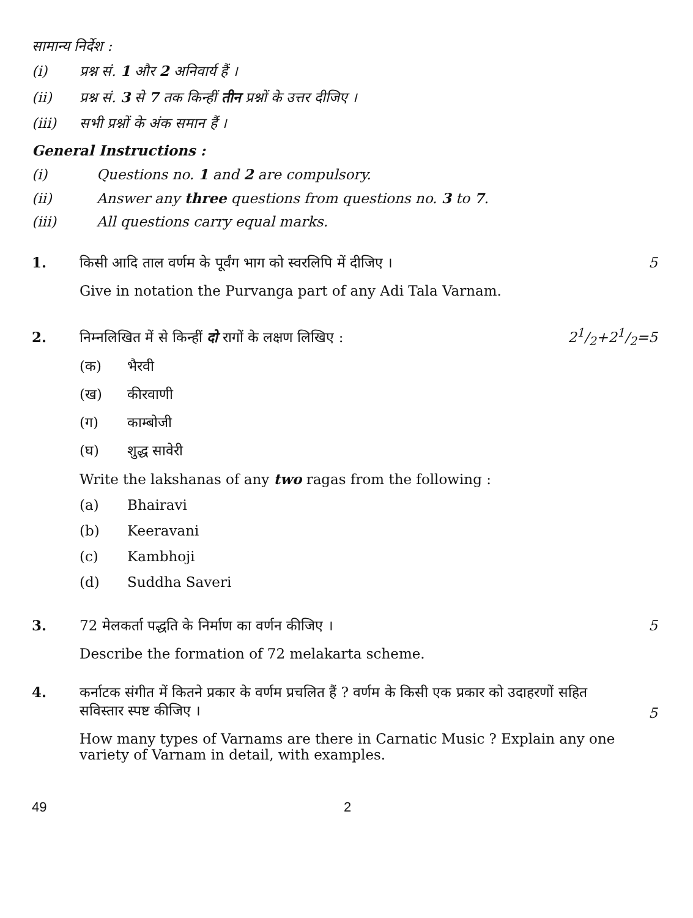सामान्य निर्देश :
(i) प्रश्न सं. 1 और 2 अनिवार्य हैं ।
(ii) प्रश्न सं. 3 से 7 तक किन्हीं तीन प्रश्नों के उत्तर दीजिए ।
(iii) सभी प्रश्नों के अंक समान हैं ।
General Instructions :
(i) Questions no. 1 and 2 are compulsory.
(ii) Answer any three questions from questions no. 3 to 7.
(iii) All questions carry equal marks.
1. किसी आदि ताल वर्णम के पूर्वंग भाग को स्वरलिपि में दीजिए । 5
Give in notation the Purvanga part of any Adi Tala Varnam.
2. निम्नलिखित में से किन्हीं दो रागों के लक्षण लिखिए : 21/2+21/2=5
(क) भैरवी
(ख) कीरवाणी
(ग) काम्बोजी
(घ) शुद्ध सावेरी
Write the lakshanas of any two ragas from the following :
(a) Bhairavi
(b) Keeravani
(c) Kambhoji
(d) Suddha Saveri
3. 72 मेलकर्ता पद्धति के निर्माण का वर्णन कीजिए । 5
Describe the formation of 72 melakarta scheme.
4. कर्नाटक संगीत में कितने प्रकार के वर्णम प्रचलित हैं ? वर्णम के किसी एक प्रकार को उदाहरणों सहित सविस्तार स्पष्ट कीजिए । 5
How many types of Varnams are there in Carnatic Music ? Explain any one variety of Varnam in detail, with examples.
49 2